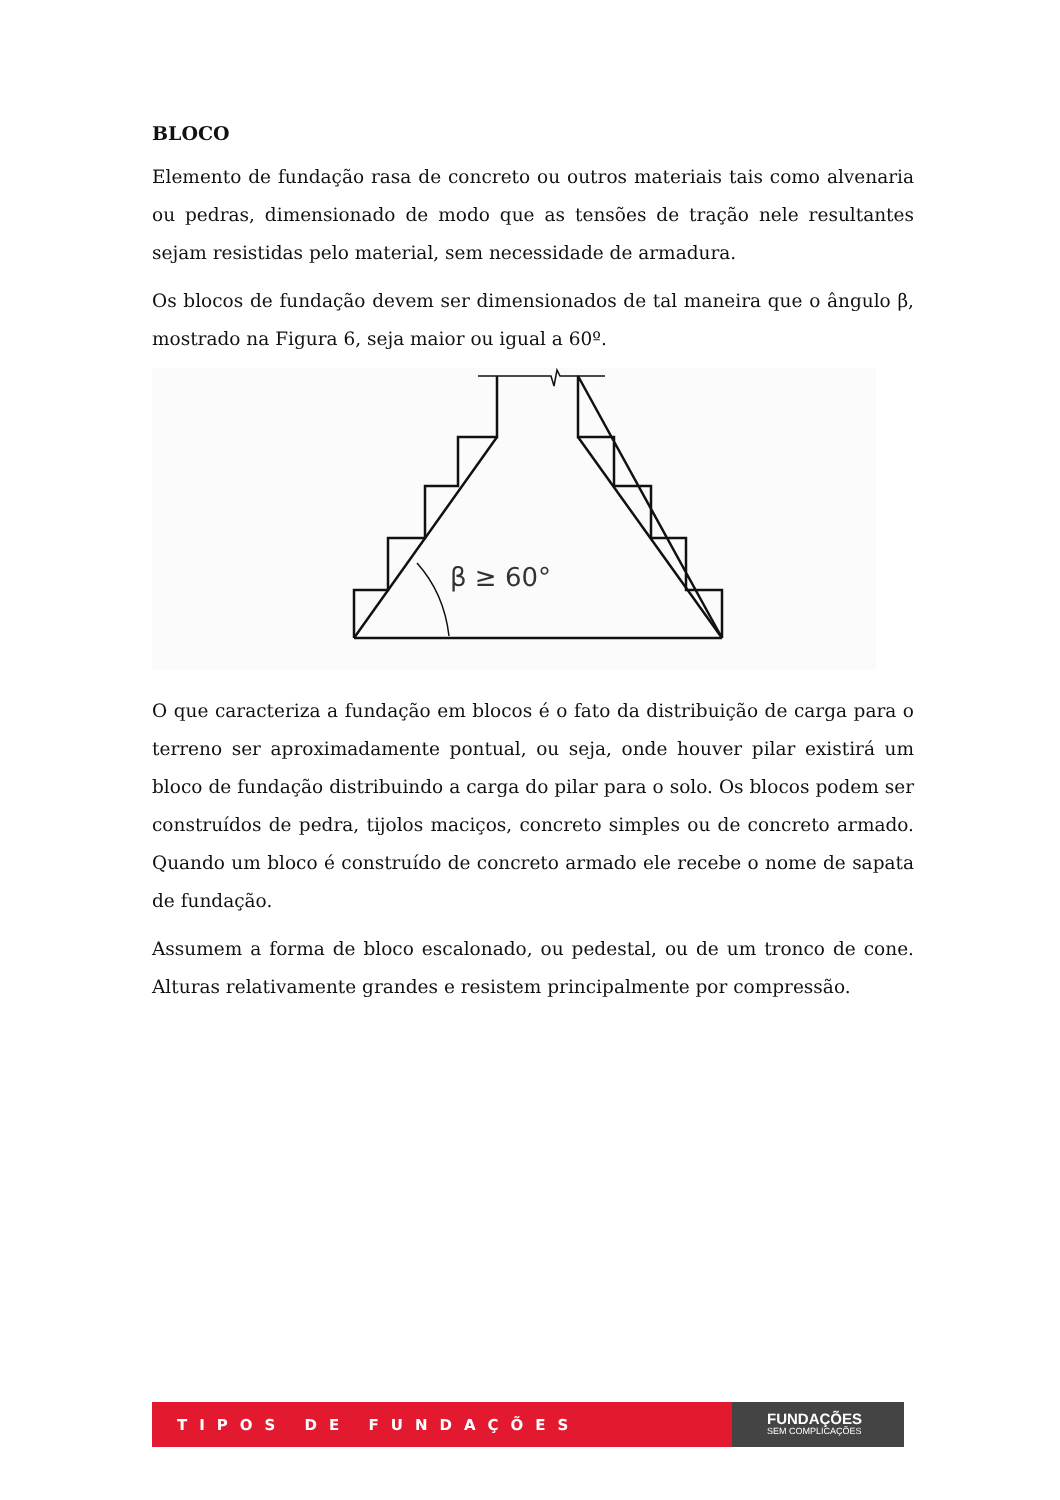BLOCO
Elemento de fundação rasa de concreto ou outros materiais tais como alvenaria ou pedras, dimensionado de modo que as tensões de tração nele resultantes sejam resistidas pelo material, sem necessidade de armadura.
Os blocos de fundação devem ser dimensionados de tal maneira que o ângulo β, mostrado na Figura 6, seja maior ou igual a 60º.
β ≥ 60°
O que caracteriza a fundação em blocos é o fato da distribuição de carga para o terreno ser aproximadamente pontual, ou seja, onde houver pilar existirá um bloco de fundação distribuindo a carga do pilar para o solo. Os blocos podem ser construídos de pedra, tijolos maciços, concreto simples ou de concreto armado. Quando um bloco é construído de concreto armado ele recebe o nome de sapata de fundação.
Assumem a forma de bloco escalonado, ou pedestal, ou de um tronco de cone. Alturas relativamente grandes e resistem principalmente por compressão.
TIPOS DE FUNDAÇÕES
FUNDAÇÕES
SEM COMPLICAÇÕES